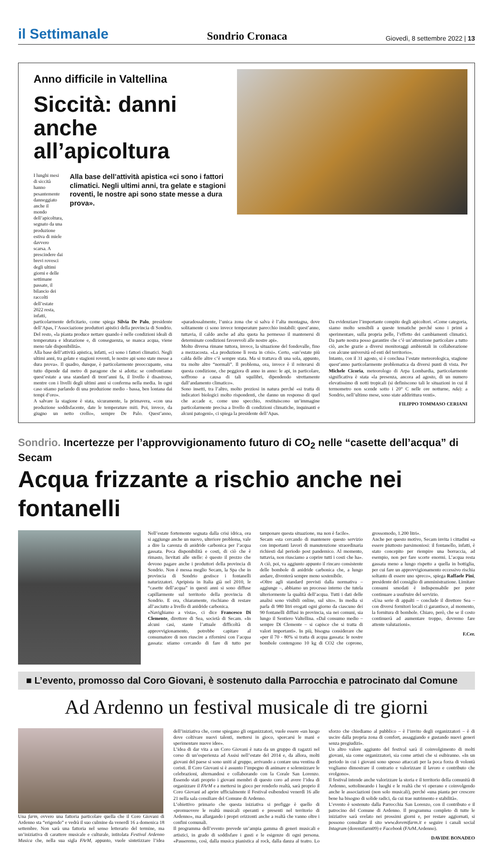il Settimanale Sondrio Cronaca Giovedì, 8 settembre 2022 | 13
Anno difficile in Valtellina
Siccità: danni anche all’apicoltura
I lunghi mesi di siccità hanno pesantemente danneggiato anche il mondo dell’apicoltura, segnato da una produzione estiva di miele davvero scarsa. A prescindere dai brevi rovesci degli ultimi giorni e delle settimane passate, il bilancio dei raccolti dell’estate 2022 resta, infatti,
Alla base dell’attività apistica «ci sono i fattori climatici. Negli ultimi anni, tra gelate e stagioni roventi, le nostre api sono state messe a dura prova».
particolarmente deficitario, come spiega Silvia De Palo, presidente dell’Apas, l’Associazione produttori apistici della provincia di Sondrio. Del resto, «la pianta produce nettare quando è nelle condizioni ideali di temperatura e idratazione e, di conseguenza, se manca acqua, viene meno tale disponibilità».
Alla base dell’attività apistica, infatti, «ci sono i fattori climatici. Negli ultimi anni, tra gelate e stagioni roventi, le nostre api sono state messe a dura prova». Il quadro, dunque, è particolarmente preoccupante, «ma tutto dipende dal metro di paragone che si adotta: se confrontiamo quest’estate a una standard di trent’anni fa, il livello è disastroso, mentre con i livelli degli ultimi anni si conferma nella media. In ogni caso stiamo parlando di una produzione medio - bassa, ben lontana dai tempi d’oro».
A salvare la stagione è stata, sicuramente, la primavera, «con una produzione soddisfacente, date le temperature miti. Poi, invece, da giugno un netto crollo», sempre De Palo. Quest’anno, «paradossalmente, l’unica zona che si salva è l’alta montagna, dove solitamente ci sono invece temperature parecchio instabili: quest’anno, tuttavia, il caldo anche ad alta quota ha permesso il mantenersi di determinate condizioni favorevoli alle nostre api».
Molto diversa rimane tuttora, invece, la situazione del fondovalle, fino a mezzacosta. «La produzione lì resta in crisi». Certo, «un’estate più calda delle altre c’è sempre stata. Ma si trattava di una sola, appunto, tra molte altre “normali”. Il problema, ora, invece è il reiterarsi di questa condizione, che peggiora di anno in anno: le api, in particolare, soffrono a causa di tali squilibri, dipendendo strettamente dall’andamento climatico».
Sono insetti, tra l’altro, molto preziosi in natura perché «si tratta di indicatori biologici molto rispondenti, che danno un responso di quel che accade e, come uno specchio, restituiscono un’immagine particolarmente precisa a livello di condizioni climatiche, inquinanti e alcuni patogeni», ci spiega la presidente dell’Apas.
Da evidenziare l’importante compito degli apicoltori. «Come categoria, siamo molto sensibili a queste tematiche perché sono i primi a sperimentare, sulla propria pelle, l’effetto dei cambiamenti climatici. Da parte nostra posso garantire che c’è un’attenzione particolare a tutto ciò, anche grazie a diversi monitoraggi ambientali in collaborazione con alcune università ed enti del territorio».
Intanto, con il 31 agosto, si è conclusa l’estate meteorologica, stagione quest’anno particolarmente problematica da diversi punti di vista. Per Michele Cicoria, meteorologo di Arpa Lombardia, particolarmente significativa è stata «la presenza, ancora ad agosto, di un numero elevatissimo di notti tropicali (si definiscono tali le situazioni in cui il termometro non scende sotto i 20° C nelle ore notturne, nda): a Sondrio, nell’ultimo mese, sono state addirittura venti».
FILIPPO TOMMASO CERIANI
Sondrio. Incertezze per l’approvvigionamento futuro di CO<sub>2</sub> nelle “casette dell’acqua” di Secam
Acqua frizzante a rischio anche nei fontanelli
Nell’estate fortemente segnata dalla crisi idrica, ora si aggiunge anche un nuovo, ulteriore problema, vale a dire la carenza di anidride carbonica per l’acqua gassata. Poca disponibilità e costi, di ciò che è rimasto, lievitati alle stelle: è questo il prezzo che devono pagare anche i produttori della provincia di Sondrio. Non è messa meglio Secam, la Spa che in provincia di Sondrio gestisce i fontanelli naturizzatori. Apripista in Italia già nel 2010, le “casette dell’acqua” in questi anni si sono diffuse capillarmente sul territorio della provincia di Sondrio. E ora, chiaramente, rischiano di restare all’asciutto a livello di anidride carbonica.
«Navighiamo a vista», ci dice Francesco Di Clemente, direttore di Sea, società di Secam. «In alcuni casi, stante l’attuale difficoltà di approvvigionamento, potrebbe capitare al consumatore di non riuscire a rifornirsi con l’acqua gassata: stiamo cercando di fare di tutto per tamponare questa situazione, ma non è facile».
Secam «sta cercando di mantenere questo servizio con importanti lavori di manutenzione straordinaria richiesti dal periodo post pandemico. Al momento, tuttavia, non riusciamo a coprire tutti i costi che ha». A ciò, poi, va aggiunto appunto il rincaro consistente delle bombole di anidride carbonica che, a lungo andare, diventerà sempre meno sostenibile.
«Oltre agli standard previsti dalla normativa – aggiunge –, abbiamo un processo interno che tutela ulteriormente la qualità dell’acqua. Tutti i dati delle analisi sono visibili online, sul sito». In media si parla di 980 litri erogati ogni giorno da ciascuno dei 90 fontanelli diffusi in provincia, sia nei comuni, sia lungo il Sentiero Valtellina. «Dal consumo medio – sempre Di Clemente – si capisce che si tratta di valori importanti». In più, bisogna considerare che «per il 70 - 80% si tratta di acqua gassata: le nostre bombole contengono 10 kg di CO2 che coprono, grossomodo, 1.200 litri».
Anche per questo motivo, Secam invita i cittadini «a essere piuttosto parsimoniosi: il fontanello, infatti, è stato concepito per riempire una borraccia, ad esempio, non per fare scorte enormi. L’acqua resta gassata meno a lungo rispetto a quella in bottiglia, per cui fare un approvvigionamento eccessivo rischia soltanto di essere uno spreco», spiega Raffaele Pini, presidente del consiglio di amministrazione. Limitare consumi smodati è indispensabile per poter continuare a usufruire del servizio.
«Una serie di appalti – conclude il direttore Sea – con diversi fornitori locali ci garantisce, al momento, la fornitura di bombole. Chiaro, però, che se il costo continuerà ad aumentare troppo, dovremo fare attente valutazioni».
F.Cer.
■ L’evento, promosso dal Coro Giovani, è sostenuto dalla Parrocchia e patrocinato dal Comune
Ad Ardenno un festival musicale di tre giorni
Una farm, ovvero una fattoria particolare quella che il Coro Giovani di Ardenno sta “erigendo” e vedrà il suo culmine da venerdì 16 a domenica 18 settembre. Non sarà una fattoria nel senso letterario del termine, ma un’iniziativa di carattere musicale e culturale, intitolata Festival Ardenno Musica che, nella sua sigla FArM, appunto, vuole sintetizzare l’idea dell’iniziativa che, come spiegano gli organizzatori, vuole essere «un luogo dove coltivare nuovi talenti, mettersi in gioco, sporcarsi le mani e sperimentare nuove idee».
L’idea di dar vita a un Coro Giovani è nata da un gruppo di ragazzi nel corso di un’esperienza ad Assisi nell’estate del 2014 e, da allora, molti giovani del paese si sono uniti al gruppo, arrivando a contare una ventina di coristi. Il Coro Giovani si è assunto l’impegno di animare e solennizzare le celebrazioni, alternandosi e collaborando con la Corale San Lorenzo. Essendo stati proprio i giovani membri di questo coro ad avere l’idea di organizzare il FArM e a mettersi in gioco per renderlo realtà, sarà proprio il Coro Giovani ad aprire ufficialmente il Festival esibendosi venerdì 16 alle 21 nella sala consiliare del Comune di Ardenno.
L’obiettivo primario che questa iniziativa si prefigge è quello di «promuovere le realtà musicali operanti e presenti nel territorio di Ardenno», ma allargando i propri orizzonti anche a realtà che vanno oltre i confini comunali.
Il programma dell’evento prevede un’ampia gamma di generi musicali e artistici, in grado di soddisfare i gusti e le esigenze di ogni persona. «Passeremo, così, dalla musica pianistica al rock, dalla danza al teatro. Lo sforzo che chiediamo al pubblico – è l’invito degli organizzatori – è di uscire dalla propria zona di comfort, assaggiando e gustando nuovi generi senza pregiudizi».
Un altro valore aggiunto del festival sarà il coinvolgimento di molti giovani, sia come organizzatori, sia come artisti che si esibiranno. «In un periodo in cui i giovani sono spesso attaccati per la poca forza di volontà vogliamo dimostrare il contrario e valorizzare il lavoro e contributo che svolgono».
Il festival intende anche valorizzare la storia e il territorio della comunità di Ardenno, sottolineando i luoghi e le realtà che vi operano e coinvolgendo anche le associazioni (non solo musicali), perché «una pianta per crescere bene ha bisogno di solide radici, da cui trae nutrimento e stabilità».
L’evento è sostenuto dalla Parrocchia San Lorenzo, con il contributo e il patrocino del Comune di Ardenno. Il programma completo di tutte le iniziative sarà svelato nei prossimi giorni e, per restare aggiornati, si possono consultare il sito www.doremifarm.it e seguire i canali social Intagram (doremifarm09) e Facebook (FArM.Ardenno).
DAVIDE BONADEO